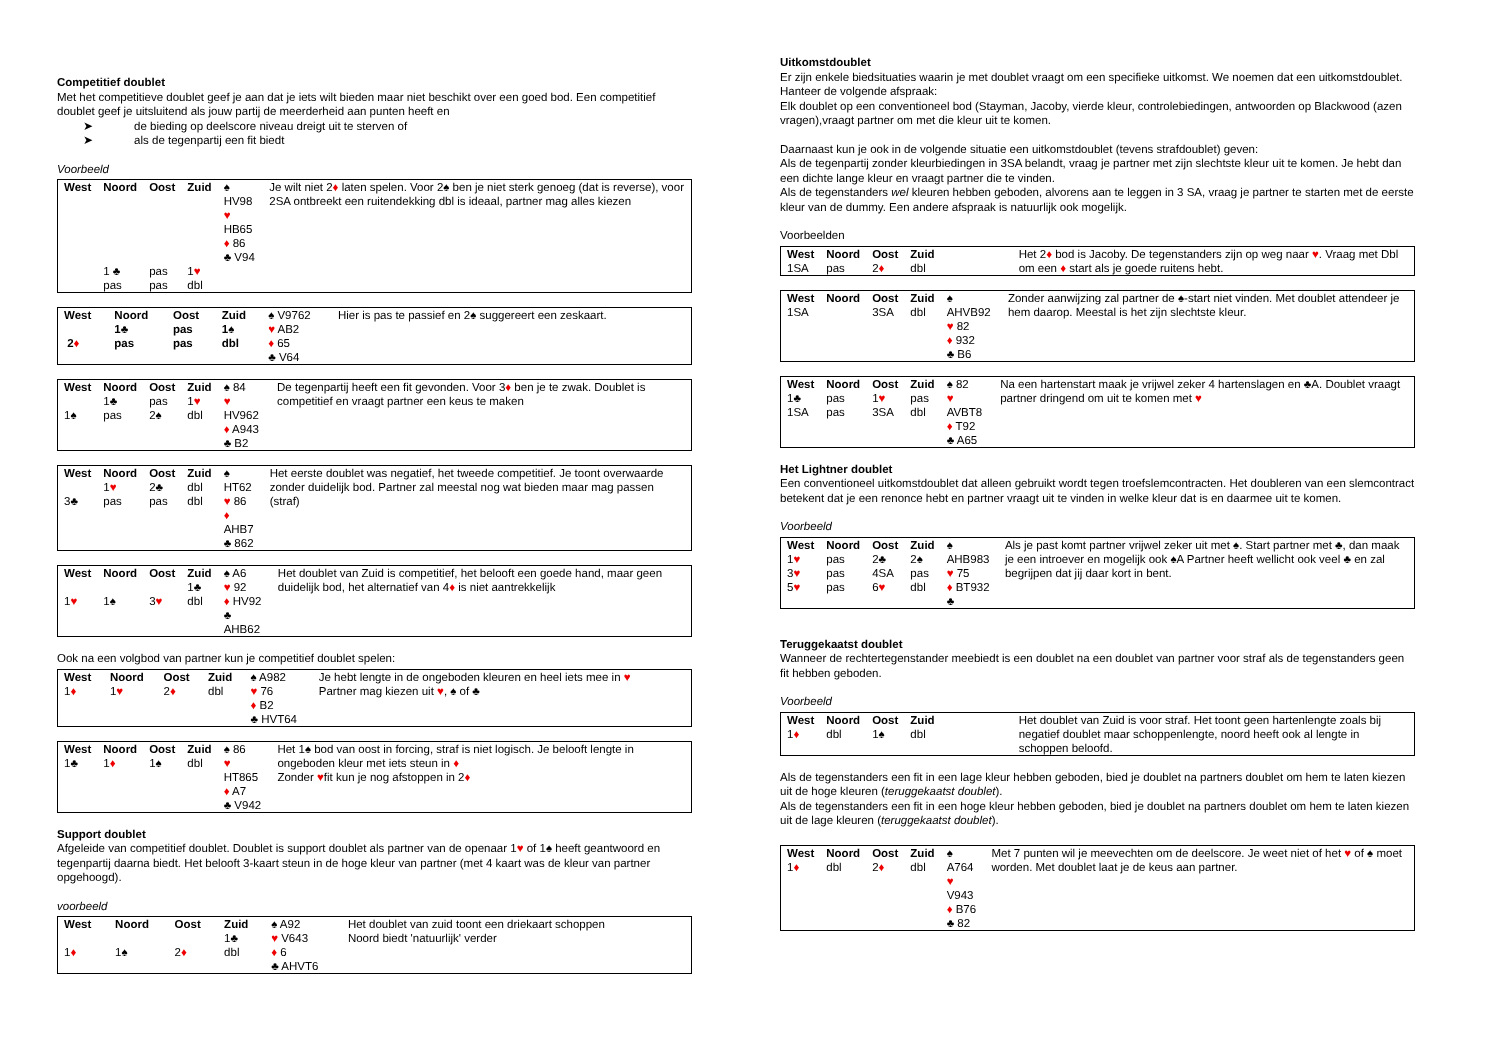Competitief doublet
Met het competitieve doublet geef je aan dat je iets wilt bieden maar niet beschikt over een goed bod. Een competitief doublet geef je uitsluitend als jouw partij de meerderheid aan punten heeft en
➤ de bieding op deelscore niveau dreigt uit te sterven of
➤ als de tegenpartij een fit biedt
Voorbeeld
| West | Noord | Oost | Zuid | ♠ HV98 ♥ HB65 ♦ 86 ♣ V94 | Je wilt niet 2 ♦ laten spelen. Voor 2♠ ben je niet sterk genoeg (dat is reverse), voor 2SA ontbreekt een ruitendekking dbl is ideaal, partner mag alles kiezen |
| | 1 ♣ pas | pas pas | 1 ♥ dbl | | |
| West 2 ♦ | Noord 1♣ pas | Oost pas pas | Zuid 1♠ dbl | ♠ V9762 ♥ AB2 ♦ 65 ♣ V64 | Hier is pas te passief en 2♠ suggereert een zeskaart. |
| West 1♠ | Noord 1♣ pas | Oost pas 2♠ | Zuid 1 ♥ dbl | ♠ 84 ♥ HV962 ♦ A943 ♣ B2 | De tegenpartij heeft een fit gevonden. Voor 3 ♦ ben je te zwak. Doublet is competitief en vraagt partner een keus te maken |
| West 3♣ | Noord 1 ♥ pas | Oost 2♣ pas | Zuid dbl dbl | ♠ HT62 ♥ 86 ♦ AHB7 ♣ 862 | Het eerste doublet was negatief, het tweede competitief. Je toont overwaarde zonder duidelijk bod. Partner zal meestal nog wat bieden maar mag passen (straf) |
| West 1 ♥ | Noord 1♠ | Oost 3 ♥ | Zuid 1♣ dbl | ♠ A6 ♥ 92 ♦ HV92 ♣ AHB62 | Het doublet van Zuid is competitief, het belooft een goede hand, maar geen duidelijk bod, het alternatief van 4 ♦ is niet aantrekkelijk |
Ook na een volgbod van partner kun je competitief doublet spelen:
| West 1 ♦ | Noord 1 ♥ | Oost 2 ♦ | Zuid dbl | ♠ A982 ♥ 76 ♦ B2 ♣ HVT64 | Je hebt lengte in de ongeboden kleuren en heel iets mee in ♥ Partner mag kiezen uit ♥ , ♠ of ♣ |
| West 1♣ | Noord 1 ♦ | Oost 1♠ | Zuid dbl | ♠ 86 ♥ HT865 ♦ A7 ♣ V942 | Het 1♠ bod van oost in forcing, straf is niet logisch. Je belooft lengte in ongeboden kleur met iets steun in ♦ Zonder ♥ fit kun je nog afstoppen in 2 ♦ |
Support doublet
Afgeleide van competitief doublet. Doublet is support doublet als partner van de openaar 1♥ of 1♠ heeft geantwoord en tegenpartij daarna biedt. Het belooft 3-kaart steun in de hoge kleur van partner (met 4 kaart was de kleur van partner opgehoogd).
voorbeeld
| West 1 ♦ | Noord 1♠ | Oost 2 ♦ | Zuid 1♣ dbl | ♠ A92 ♥ V643 ♦ 6 ♣ AHVT6 | Het doublet van zuid toont een driekaart schoppen Noord biedt 'natuurlijk' verder |
Uitkomstdoublet
Er zijn enkele biedsituaties waarin je met doublet vraagt om een specifieke uitkomst. We noemen dat een uitkomstdoublet.
Hanteer de volgende afspraak:
Elk doublet op een conventioneel bod (Stayman, Jacoby, vierde kleur, controlebiedingen, antwoorden op Blackwood (azen vragen),vraagt partner om met die kleur uit te komen.
Daarnaast kun je ook in de volgende situatie een uitkomstdoublet (tevens strafdoublet) geven:
Als de tegenpartij zonder kleurbiedingen in 3SA belandt, vraag je partner met zijn slechtste kleur uit te komen. Je hebt dan een dichte lange kleur en vraagt partner die te vinden.
Als de tegenstanders wel kleuren hebben geboden, alvorens aan te leggen in 3 SA, vraag je partner te starten met de eerste kleur van de dummy. Een andere afspraak is natuurlijk ook mogelijk.
Voorbeelden
| West 1SA | Noord pas | Oost 2 ♦ | Zuid dbl | | Het 2 ♦ bod is Jacoby. De tegenstanders zijn op weg naar ♥ . Vraag met Dbl om een ♦ start als je goede ruitens hebt. |
| West 1SA | Noord | Oost 3SA | Zuid dbl | ♠ AHVB92 ♥ 82 ♦ 932 ♣ B6 | Zonder aanwijzing zal partner de ♠-start niet vinden. Met doublet attendeer je hem daarop. Meestal is het zijn slechtste kleur. |
| West 1♣ 1SA | Noord pas pas | Oost 1 ♥ 3SA | Zuid pas dbl | ♠ 82 ♥ AVBT8 ♦ T92 ♣ A65 | Na een hartenstart maak je vrijwel zeker 4 hartenslagen en ♣A. Doublet vraagt partner dringend om uit te komen met ♥ |
Het Lightner doublet
Een conventioneel uitkomstdoublet dat alleen gebruikt wordt tegen troefslemcontracten. Het doubleren van een slemcontract betekent dat je een renonce hebt en partner vraagt uit te vinden in welke kleur dat is en daarmee uit te komen.
Voorbeeld
| West 1 ♥ 3 ♥ 5 ♥ | Noord pas pas pas | Oost 2♣ 4SA 6 ♥ | Zuid 2♠ pas dbl | ♠ AHB983 ♥ 75 ♦ BT932 ♣ | Als je past komt partner vrijwel zeker uit met ♠. Start partner met ♣, dan maak je een introever en mogelijk ook ♠A Partner heeft wellicht ook veel ♣ en zal begrijpen dat jij daar kort in bent. |
Teruggekaatst doublet
Wanneer de rechtertegenstander meebiedt is een doublet na een doublet van partner voor straf als de tegenstanders geen fit hebben geboden.
Voorbeeld
| West 1 ♦ | Noord dbl | Oost 1♠ | Zuid dbl | | Het doublet van Zuid is voor straf. Het toont geen hartenlengte zoals bij negatief doublet maar schoppenlengte, noord heeft ook al lengte in schoppen beloofd. |
Als de tegenstanders een fit in een lage kleur hebben geboden, bied je doublet na partners doublet om hem te laten kiezen uit de hoge kleuren (teruggekaatst doublet).
Als de tegenstanders een fit in een hoge kleur hebben geboden, bied je doublet na partners doublet om hem te laten kiezen uit de lage kleuren (teruggekaatst doublet).
| West 1 ♦ | Noord dbl | Oost 2 ♦ | Zuid dbl | ♠ A764 ♥ V943 ♦ B76 ♣ 82 | Met 7 punten wil je meevechten om de deelscore. Je weet niet of het ♥ of ♠ moet worden. Met doublet laat je de keus aan partner. |